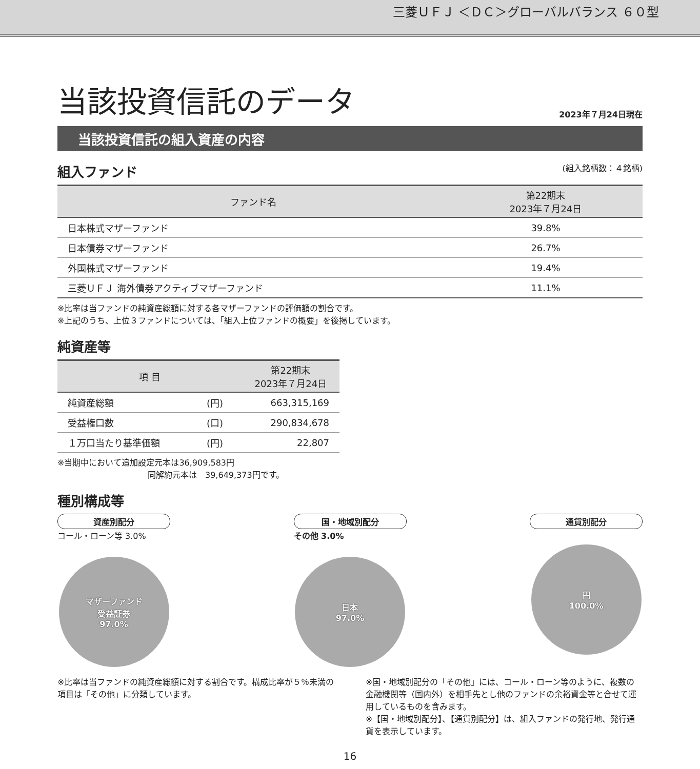三菱ＵＦＪ ＜ＤＣ＞グローバルバランス ６０型
当該投資信託のデータ
2023年７月24日現在
当該投資信託の組入資産の内容
組入ファンド (組入銘柄数：４銘柄)
| ファンド名 | 第22期末 2023年７月24日 |
| --- | --- |
| 日本株式マザーファンド | 39.8% |
| 日本債券マザーファンド | 26.7% |
| 外国株式マザーファンド | 19.4% |
| 三菱ＵＦＪ 海外債券アクティブマザーファンド | 11.1% |
※比率は当ファンドの純資産総額に対する各マザーファンドの評価額の割合です。
※上記のうち、上位３ファンドについては、「組入上位ファンドの概要」を後掲しています。
純資産等
| 項 目 | | 第22期末 2023年７月24日 |
| --- | --- | --- |
| 純資産総額 | (円) | 663,315,169 |
| 受益権口数 | (口) | 290,834,678 |
| １万口当たり基準価額 | (円) | 22,807 |
※当期中において追加設定元本は36,909,583円
　　　　　　　　　　　同解約元本は　39,649,373円です。
種別構成等
資産別配分
コール・ローン等 3.0%
マザーファンド
受益証券
97.0%
国・地域別配分
その他 3.0%
日本
97.0%
通貨別配分
円
100.0%
※比率は当ファンドの純資産総額に対する割合です。構成比率が５％未満の項目は「その他」に分類しています。
※国・地域別配分の「その他」には、コール・ローン等のように、複数の金融機関等（国内外）を相手先とし他のファンドの余裕資金等と合せて運用しているものを含みます。
※【国・地域別配分】、【通貨別配分】は、組入ファンドの発行地、発行通貨を表示しています。
16